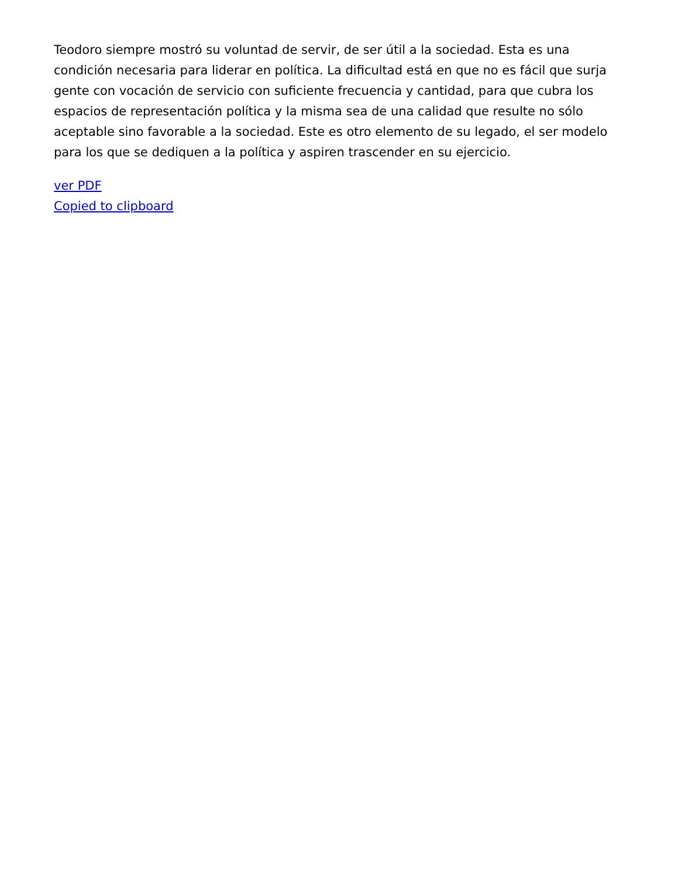Teodoro siempre mostró su voluntad de servir, de ser útil a la sociedad. Esta es una condición necesaria para liderar en política. La dificultad está en que no es fácil que surja gente con vocación de servicio con suficiente frecuencia y cantidad, para que cubra los espacios de representación política y la misma sea de una calidad que resulte no sólo aceptable sino favorable a la sociedad. Este es otro elemento de su legado, el ser modelo para los que se dediquen a la política y aspiren trascender en su ejercicio.
ver PDF
Copied to clipboard